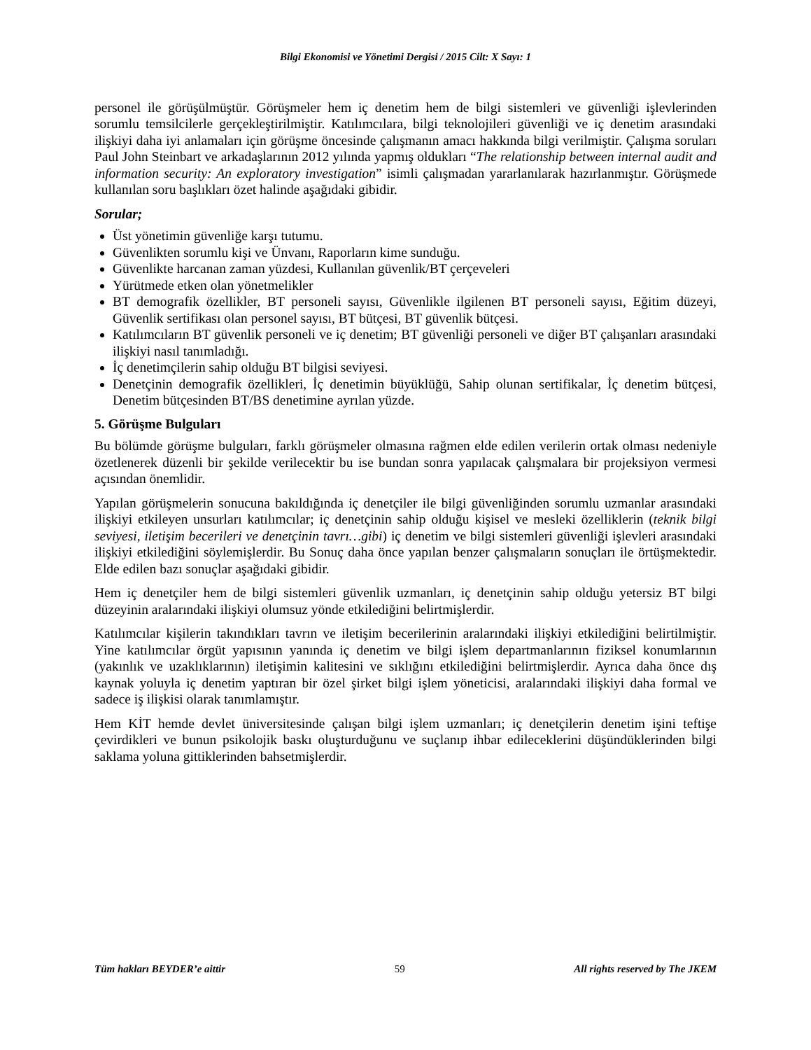Bilgi Ekonomisi ve Yönetimi Dergisi / 2015 Cilt: X Sayı: 1
personel ile görüşülmüştür. Görüşmeler hem iç denetim hem de bilgi sistemleri ve güvenliği işlevlerinden sorumlu temsilcilerle gerçekleştirilmiştir. Katılımcılara, bilgi teknolojileri güvenliği ve iç denetim arasındaki ilişkiyi daha iyi anlamaları için görüşme öncesinde çalışmanın amacı hakkında bilgi verilmiştir. Çalışma soruları Paul John Steinbart ve arkadaşlarının 2012 yılında yapmış oldukları “The relationship between internal audit and information security: An exploratory investigation” isimli çalışmadan yararlanılarak hazırlanmıştır. Görüşmede kullanılan soru başlıkları özet halinde aşağıdaki gibidir.
Sorular;
Üst yönetimin güvenliğe karşı tutumu.
Güvenlikten sorumlu kişi ve Ünvanı, Raporların kime sunduğu.
Güvenlikte harcanan zaman yüzdesi, Kullanılan güvenlik/BT çerçeveleri
Yürütmede etken olan yönetmelikler
BT demografik özellikler, BT personeli sayısı, Güvenlikle ilgilenen BT personeli sayısı, Eğitim düzeyi, Güvenlik sertifikası olan personel sayısı, BT bütçesi, BT güvenlik bütçesi.
Katılımcıların BT güvenlik personeli ve iç denetim; BT güvenliği personeli ve diğer BT çalışanları arasındaki ilişkiyi nasıl tanımladığı.
İç denetimçilerin sahip olduğu BT bilgisi seviyesi.
Denetçinin demografik özellikleri, İç denetimin büyüklüğü, Sahip olunan sertifikalar, İç denetim bütçesi, Denetim bütçesinden BT/BS denetimine ayrılan yüzde.
5. Görüşme Bulguları
Bu bölümde görüşme bulguları, farklı görüşmeler olmasına rağmen elde edilen verilerin ortak olması nedeniyle özetlenerek düzenli bir şekilde verilecektir bu ise bundan sonra yapılacak çalışmalara bir projeksiyon vermesi açısından önemlidir.
Yapılan görüşmelerin sonucuna bakıldığında iç denetçiler ile bilgi güvenliğinden sorumlu uzmanlar arasındaki ilişkiyi etkileyen unsurları katılımcılar; iç denetçinin sahip olduğu kişisel ve mesleki özelliklerin (teknik bilgi seviyesi, iletişim becerileri ve denetçinin tavrı…gibi) iç denetim ve bilgi sistemleri güvenliği işlevleri arasındaki ilişkiyi etkilediğini söylemişlerdir. Bu Sonuç daha önce yapılan benzer çalışmaların sonuçları ile örtüşmektedir. Elde edilen bazı sonuçlar aşağıdaki gibidir.
Hem iç denetçiler hem de bilgi sistemleri güvenlik uzmanları, iç denetçinin sahip olduğu yetersiz BT bilgi düzeyinin aralarındaki ilişkiyi olumsuz yönde etkilediğini belirtmişlerdir.
Katılımcılar kişilerin takındıkları tavrın ve iletişim becerilerinin aralarındaki ilişkiyi etkilediğini belirtilmiştir. Yine katılımcılar örgüt yapısının yanında iç denetim ve bilgi işlem departmanlarının fiziksel konumlarının (yakınlık ve uzaklıklarının) iletişimin kalitesini ve sıklığını etkilediğini belirtmişlerdir. Ayrıca daha önce dış kaynak yoluyla iç denetim yaptıran bir özel şirket bilgi işlem yöneticisi, aralarındaki ilişkiyi daha formal ve sadece iş ilişkisi olarak tanımlamıştır.
Hem KİT hemde devlet üniversitesinde çalışan bilgi işlem uzmanları; iç denetçilerin denetim işini teftişe çevirdikleri ve bunun psikolojik baskı oluşturduğunu ve suçlanıp ihbar edileceklerini düşündüklerinden bilgi saklama yoluna gittiklerinden bahsetmişlerdir.
Tüm hakları BEYDER’e aittir 59 All rights reserved by The JKEM